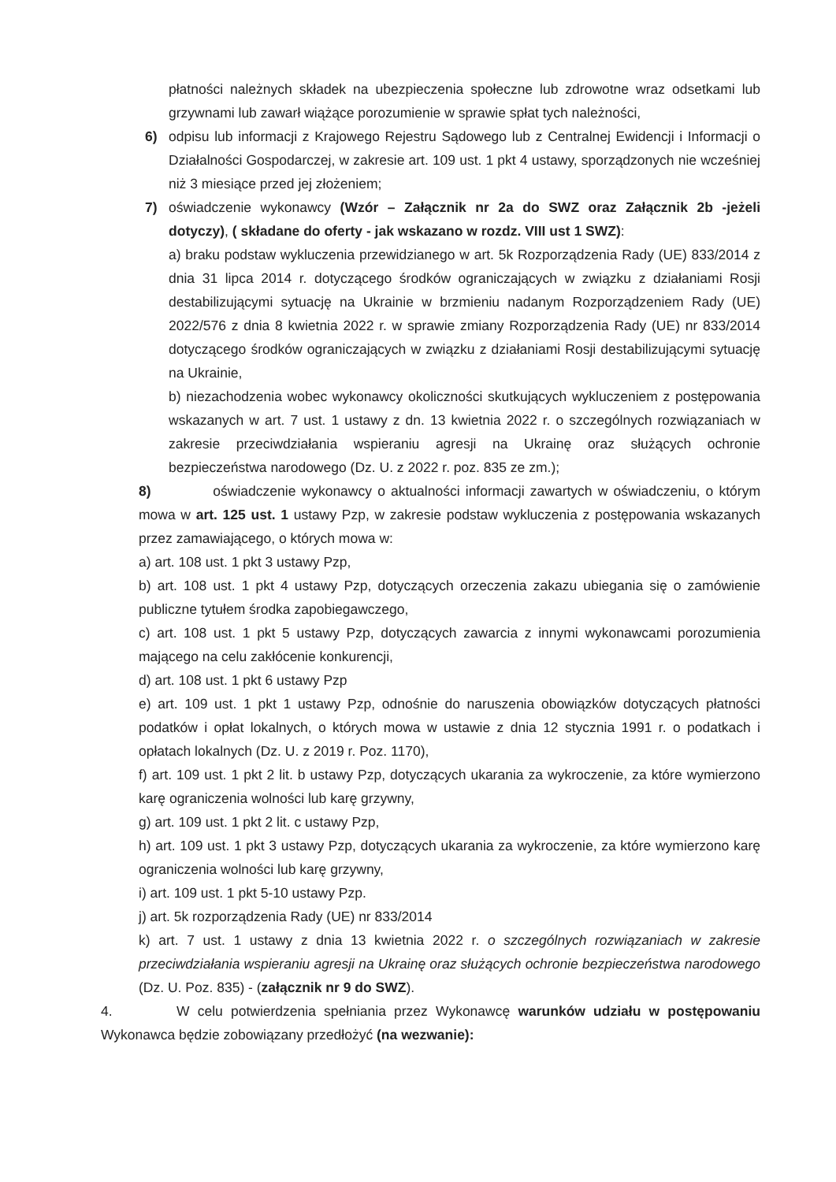płatności należnych składek na ubezpieczenia społeczne lub zdrowotne wraz odsetkami lub grzywnami lub zawarł wiążące porozumienie w sprawie spłat tych należności,
6) odpisu lub informacji z Krajowego Rejestru Sądowego lub z Centralnej Ewidencji i Informacji o Działalności Gospodarczej, w zakresie art. 109 ust. 1 pkt 4 ustawy, sporządzonych nie wcześniej niż 3 miesiące przed jej złożeniem;
7) oświadczenie wykonawcy (Wzór – Załącznik nr 2a do SWZ oraz Załącznik 2b -jeżeli dotyczy), ( składane do oferty - jak wskazano w rozdz. VIII ust 1 SWZ):
a) braku podstaw wykluczenia przewidzianego w art. 5k Rozporządzenia Rady (UE) 833/2014 z dnia 31 lipca 2014 r. dotyczącego środków ograniczających w związku z działaniami Rosji destabilizującymi sytuację na Ukrainie w brzmieniu nadanym Rozporządzeniem Rady (UE) 2022/576 z dnia 8 kwietnia 2022 r. w sprawie zmiany Rozporządzenia Rady (UE) nr 833/2014 dotyczącego środków ograniczających w związku z działaniami Rosji destabilizującymi sytuację na Ukrainie,
b) niezachodzenia wobec wykonawcy okoliczności skutkujących wykluczeniem z postępowania wskazanych w art. 7 ust. 1 ustawy z dn. 13 kwietnia 2022 r. o szczególnych rozwiązaniach w zakresie przeciwdziałania wspieraniu agresji na Ukrainę oraz służących ochronie bezpieczeństwa narodowego (Dz. U. z 2022 r. poz. 835 ze zm.);
8) oświadczenie wykonawcy o aktualności informacji zawartych w oświadczeniu, o którym mowa w art. 125 ust. 1 ustawy Pzp, w zakresie podstaw wykluczenia z postępowania wskazanych przez zamawiającego, o których mowa w:
a) art. 108 ust. 1 pkt 3 ustawy Pzp,
b) art. 108 ust. 1 pkt 4 ustawy Pzp, dotyczących orzeczenia zakazu ubiegania się o zamówienie publiczne tytułem środka zapobiegawczego,
c) art. 108 ust. 1 pkt 5 ustawy Pzp, dotyczących zawarcia z innymi wykonawcami porozumienia mającego na celu zakłócenie konkurencji,
d) art. 108 ust. 1 pkt 6 ustawy Pzp
e) art. 109 ust. 1 pkt 1 ustawy Pzp, odnośnie do naruszenia obowiązków dotyczących płatności podatków i opłat lokalnych, o których mowa w ustawie z dnia 12 stycznia 1991 r. o podatkach i opłatach lokalnych (Dz. U. z 2019 r. Poz. 1170),
f) art. 109 ust. 1 pkt 2 lit. b ustawy Pzp, dotyczących ukarania za wykroczenie, za które wymierzono karę ograniczenia wolności lub karę grzywny,
g) art. 109 ust. 1 pkt 2 lit. c ustawy Pzp,
h) art. 109 ust. 1 pkt 3 ustawy Pzp, dotyczących ukarania za wykroczenie, za które wymierzono karę ograniczenia wolności lub karę grzywny,
i) art. 109 ust. 1 pkt 5-10 ustawy Pzp.
j) art. 5k rozporządzenia Rady (UE) nr 833/2014
k) art. 7 ust. 1 ustawy z dnia 13 kwietnia 2022 r. o szczególnych rozwiązaniach w zakresie przeciwdziałania wspieraniu agresji na Ukrainę oraz służących ochronie bezpieczeństwa narodowego (Dz. U. Poz. 835) - (załącznik nr 9 do SWZ).
4. W celu potwierdzenia spełniania przez Wykonawcę warunków udziału w postępowaniu Wykonawca będzie zobowiązany przedłożyć (na wezwanie):